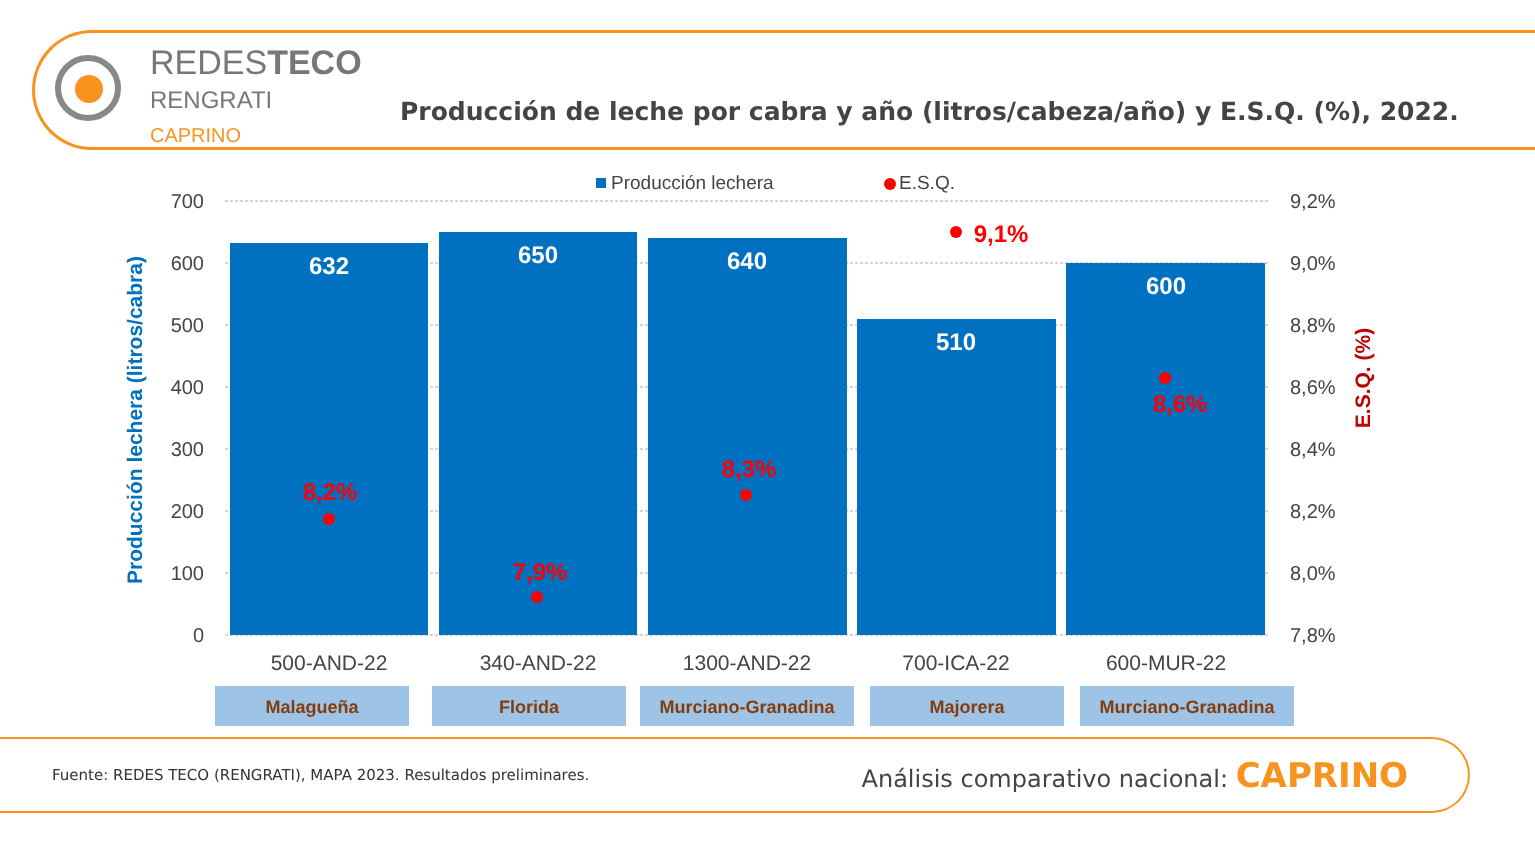REDESTECO
RENGRATI
CAPRINO
Producción de leche por cabra y año (litros/cabeza/año) y E.S.Q. (%), 2022.
Producción lechera
E.S.Q.
700
600
500
400
300
200
100
0
9,2%
9,0%
8,8%
8,6%
8,4%
8,2%
8,0%
7,8%
Producción lechera (litros/cabra)
E.S.Q. (%)
632
650
640
510
600
8,2%
7,9%
8,3%
9,1%
8,6%
500-AND-22
340-AND-22
1300-AND-22
700-ICA-22
600-MUR-22
Malagueña
Florida
Murciano-Granadina
Majorera
Murciano-Granadina
Fuente: REDES TECO (RENGRATI), MAPA 2023. Resultados preliminares. Análisis comparativo nacional: CAPRINO